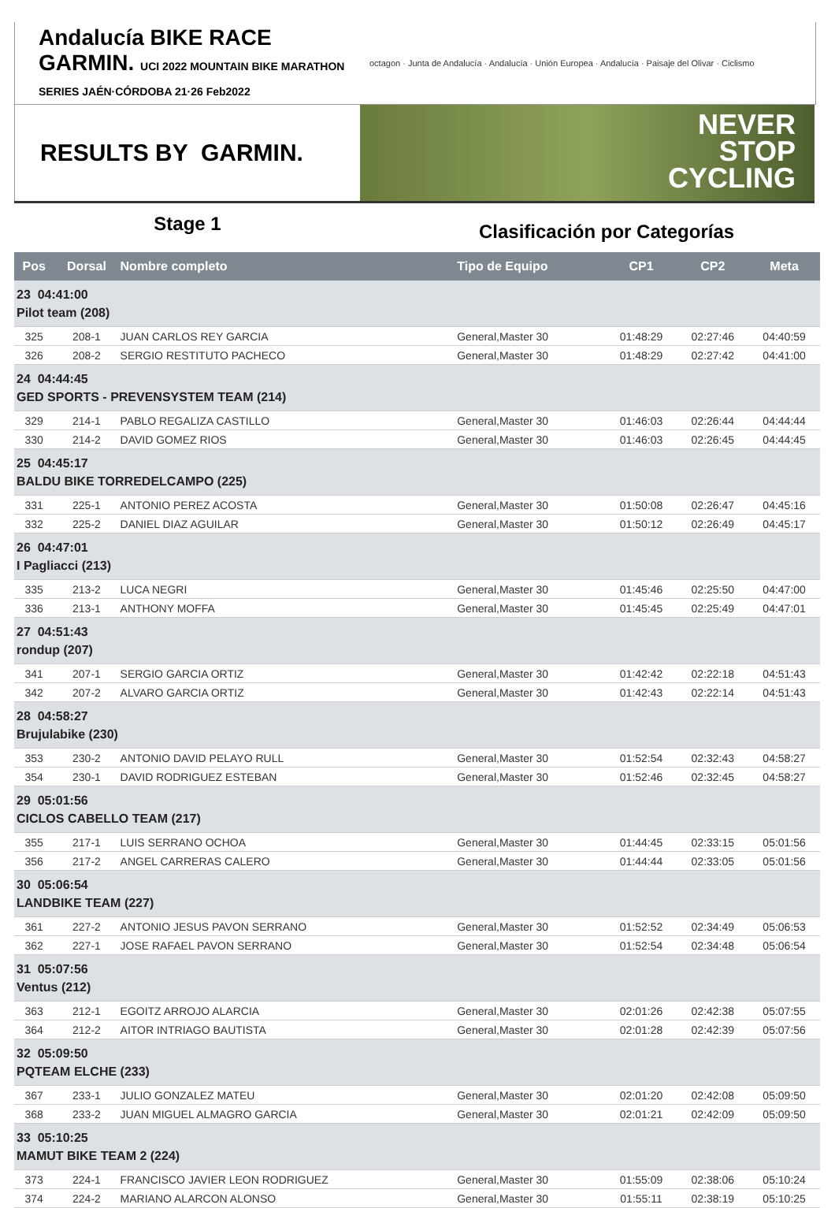Andalucía BIKE RACE GARMIN. UCI 2022 MOUNTAIN BIKE MARATHON SERIES JAÉN·CÓRDOBA 21·26 Feb2022
octagon · Junta de Andalucía · Andalucía · Unión Europea · Andalucía · Paisaje del Olivar · Ciclismo
RESULTS BY GARMIN.
NEVER
STOP
CYCLING
Stage 1
Clasificación por Categorías
| Pos | Dorsal | Nombre completo | Tipo de Equipo | CP1 | CP2 | Meta |
| --- | --- | --- | --- | --- | --- | --- |
| 23 04:41:00 Pilot team (208) | | | | | | |
| 325 | 208-1 | JUAN CARLOS REY GARCIA | General,Master 30 | 01:48:29 | 02:27:46 | 04:40:59 |
| 326 | 208-2 | SERGIO RESTITUTO PACHECO | General,Master 30 | 01:48:29 | 02:27:42 | 04:41:00 |
| 24 04:44:45 GED SPORTS - PREVENSYSTEM TEAM (214) | | | | | | |
| 329 | 214-1 | PABLO REGALIZA CASTILLO | General,Master 30 | 01:46:03 | 02:26:44 | 04:44:44 |
| 330 | 214-2 | DAVID GOMEZ RIOS | General,Master 30 | 01:46:03 | 02:26:45 | 04:44:45 |
| 25 04:45:17 BALDU BIKE TORREDELCAMPO (225) | | | | | | |
| 331 | 225-1 | ANTONIO PEREZ ACOSTA | General,Master 30 | 01:50:08 | 02:26:47 | 04:45:16 |
| 332 | 225-2 | DANIEL DIAZ AGUILAR | General,Master 30 | 01:50:12 | 02:26:49 | 04:45:17 |
| 26 04:47:01 I Pagliacci (213) | | | | | | |
| 335 | 213-2 | LUCA NEGRI | General,Master 30 | 01:45:46 | 02:25:50 | 04:47:00 |
| 336 | 213-1 | ANTHONY MOFFA | General,Master 30 | 01:45:45 | 02:25:49 | 04:47:01 |
| 27 04:51:43 rondup (207) | | | | | | |
| 341 | 207-1 | SERGIO GARCIA ORTIZ | General,Master 30 | 01:42:42 | 02:22:18 | 04:51:43 |
| 342 | 207-2 | ALVARO GARCIA ORTIZ | General,Master 30 | 01:42:43 | 02:22:14 | 04:51:43 |
| 28 04:58:27 Brujulabike (230) | | | | | | |
| 353 | 230-2 | ANTONIO DAVID PELAYO RULL | General,Master 30 | 01:52:54 | 02:32:43 | 04:58:27 |
| 354 | 230-1 | DAVID RODRIGUEZ ESTEBAN | General,Master 30 | 01:52:46 | 02:32:45 | 04:58:27 |
| 29 05:01:56 CICLOS CABELLO TEAM (217) | | | | | | |
| 355 | 217-1 | LUIS SERRANO OCHOA | General,Master 30 | 01:44:45 | 02:33:15 | 05:01:56 |
| 356 | 217-2 | ANGEL CARRERAS CALERO | General,Master 30 | 01:44:44 | 02:33:05 | 05:01:56 |
| 30 05:06:54 LANDBIKE TEAM (227) | | | | | | |
| 361 | 227-2 | ANTONIO JESUS PAVON SERRANO | General,Master 30 | 01:52:52 | 02:34:49 | 05:06:53 |
| 362 | 227-1 | JOSE RAFAEL PAVON SERRANO | General,Master 30 | 01:52:54 | 02:34:48 | 05:06:54 |
| 31 05:07:56 Ventus (212) | | | | | | |
| 363 | 212-1 | EGOITZ ARROJO ALARCIA | General,Master 30 | 02:01:26 | 02:42:38 | 05:07:55 |
| 364 | 212-2 | AITOR INTRIAGO BAUTISTA | General,Master 30 | 02:01:28 | 02:42:39 | 05:07:56 |
| 32 05:09:50 PQTEAM ELCHE (233) | | | | | | |
| 367 | 233-1 | JULIO GONZALEZ MATEU | General,Master 30 | 02:01:20 | 02:42:08 | 05:09:50 |
| 368 | 233-2 | JUAN MIGUEL ALMAGRO GARCIA | General,Master 30 | 02:01:21 | 02:42:09 | 05:09:50 |
| 33 05:10:25 MAMUT BIKE TEAM 2 (224) | | | | | | |
| 373 | 224-1 | FRANCISCO JAVIER LEON RODRIGUEZ | General,Master 30 | 01:55:09 | 02:38:06 | 05:10:24 |
| 374 | 224-2 | MARIANO ALARCON ALONSO | General,Master 30 | 01:55:11 | 02:38:19 | 05:10:25 |